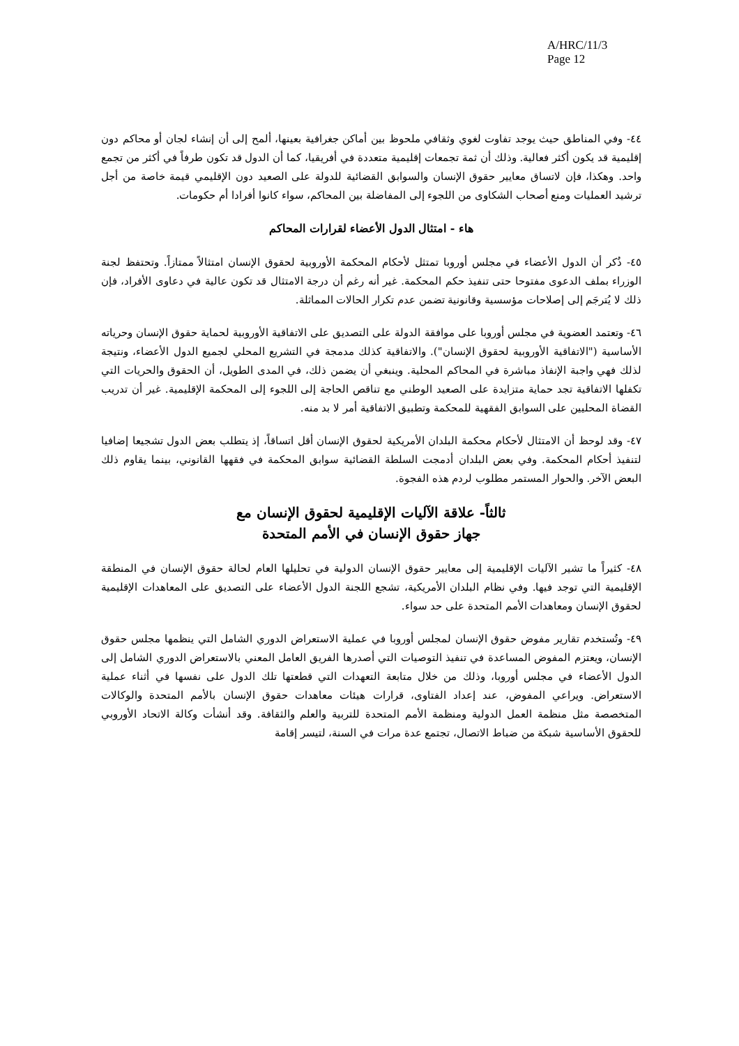A/HRC/11/3
Page 12
٤٤- وفي المناطق حيث يوجد تفاوت لغوي وثقافي ملحوظ بين أماكن جغرافية بعينها، ألمح إلى أن إنشاء لجان أو محاكم دون إقليمية قد يكون أكثر فعالية. وذلك أن ثمة تجمعات إقليمية متعددة في أفريقيا، كما أن الدول قد تكون طرفاً في أكثر من تجمع واحد. وهكذا، فإن لاتساق معايير حقوق الإنسان والسوابق القضائية للدولة على الصعيد دون الإقليمي قيمة خاصة من أجل ترشيد العمليات ومنع أصحاب الشكاوى من اللجوء إلى المفاضلة بين المحاكم، سواء كانوا أفرادا أم حكومات.
هاء - امتثال الدول الأعضاء لقرارات المحاكم
٤٥- ذُكر أن الدول الأعضاء في مجلس أوروبا تمتثل لأحكام المحكمة الأوروبية لحقوق الإنسان امتثالاً ممتازاً. وتحتفظ لجنة الوزراء بملف الدعوى مفتوحا حتى تنفيذ حكم المحكمة. غير أنه رغم أن درجة الامتثال قد تكون عالية في دعاوى الأفراد، فإن ذلك لا يُترجَم إلى إصلاحات مؤسسية وقانونية تضمن عدم تكرار الحالات المماثلة.
٤٦- وتعتمد العضوية في مجلس أوروبا على موافقة الدولة على التصديق على الاتفاقية الأوروبية لحماية حقوق الإنسان وحرياته الأساسية ("الاتفاقية الأوروبية لحقوق الإنسان"). والاتفاقية كذلك مدمجة في التشريع المحلي لجميع الدول الأعضاء، ونتيجة لذلك فهي واجبة الإنفاذ مباشرة في المحاكم المحلية. وينبغي أن يضمن ذلك، في المدى الطويل، أن الحقوق والحريات التي تكفلها الاتفاقية تجد حماية متزايدة على الصعيد الوطني مع تناقص الحاجة إلى اللجوء إلى المحكمة الإقليمية. غير أن تدريب القضاة المحليين على السوابق الفقهية للمحكمة وتطبيق الاتفاقية أمر لا بد منه.
٤٧- وقد لوحظ أن الامتثال لأحكام محكمة البلدان الأمريكية لحقوق الإنسان أقل اتساقاً، إذ يتطلب بعض الدول تشجيعا إضافيا لتنفيذ أحكام المحكمة. وفي بعض البلدان أدمجت السلطة القضائية سوابق المحكمة في فقهها القانوني، بينما يقاوم ذلك البعض الآخر. والحوار المستمر مطلوب لردم هذه الفجوة.
ثالثاً- علاقة الآليات الإقليمية لحقوق الإنسان مع
جهاز حقوق الإنسان في الأمم المتحدة
٤٨- كثيراً ما تشير الآليات الإقليمية إلى معايير حقوق الإنسان الدولية في تحليلها العام لحالة حقوق الإنسان في المنطقة الإقليمية التي توجد فيها. وفي نظام البلدان الأمريكية، تشجع اللجنة الدول الأعضاء على التصديق على المعاهدات الإقليمية لحقوق الإنسان ومعاهدات الأمم المتحدة على حد سواء.
٤٩- وتُستخدم تقارير مفوض حقوق الإنسان لمجلس أوروبا في عملية الاستعراض الدوري الشامل التي ينظمها مجلس حقوق الإنسان، ويعتزم المفوض المساعدة في تنفيذ التوصيات التي أصدرها الفريق العامل المعني بالاستعراض الدوري الشامل إلى الدول الأعضاء في مجلس أوروبا، وذلك من خلال متابعة التعهدات التي قطعتها تلك الدول على نفسها في أثناء عملية الاستعراض. ويراعي المفوض، عند إعداد الفتاوى، قرارات هيئات معاهدات حقوق الإنسان بالأمم المتحدة والوكالات المتخصصة مثل منظمة العمل الدولية ومنظمة الأمم المتحدة للتربية والعلم والثقافة. وقد أنشأت وكالة الاتحاد الأوروبي للحقوق الأساسية شبكة من ضباط الاتصال، تجتمع عدة مرات في السنة، لتيسر إقامة